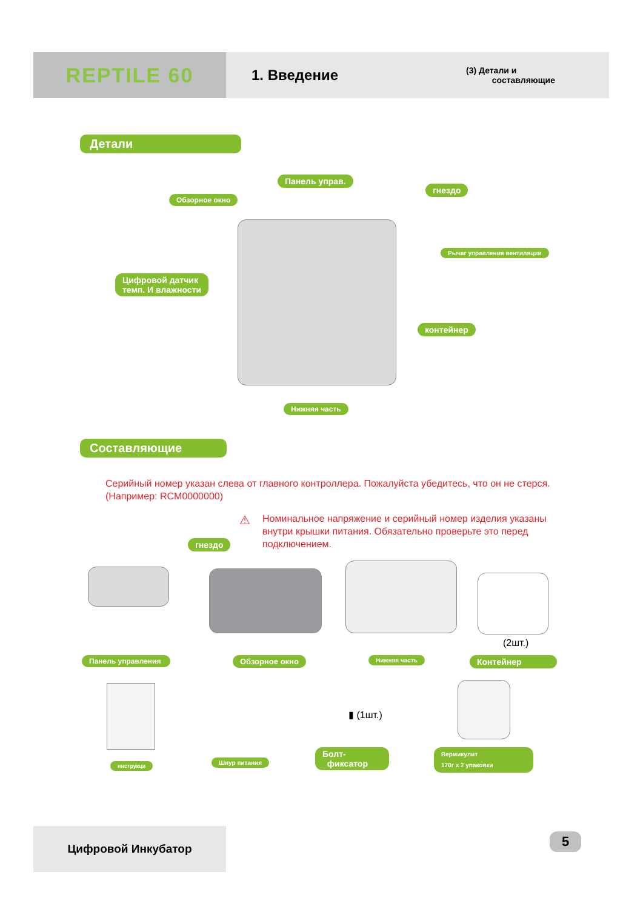REPTILE 60
1. Введение
(3) Детали и
составляющие
Детали
Панель управ.
Обзорное окно
гнездо
Рычаг управления вентиляции
Цифровой датчик
темп. И влажности
контейнер
Нижняя часть
Составляющие
Серийный номер указан слева от главного контроллера. Пожалуйста убедитесь, что он не стерся. (Например: RCM0000000)
гнездо
⚠
Номинальное напряжение и серийный номер изделия указаны внутри крышки питания. Обязательно проверьте это перед подключением.
(2шт.)
Панель управления
Обзорное окно Нижняя часть Контейнер
▮ (1шт.)
инструкци Шнур питания
Болт-
фиксатор
Вермикулит
170г x 2 упаковки
Цифровой Инкубатор 5